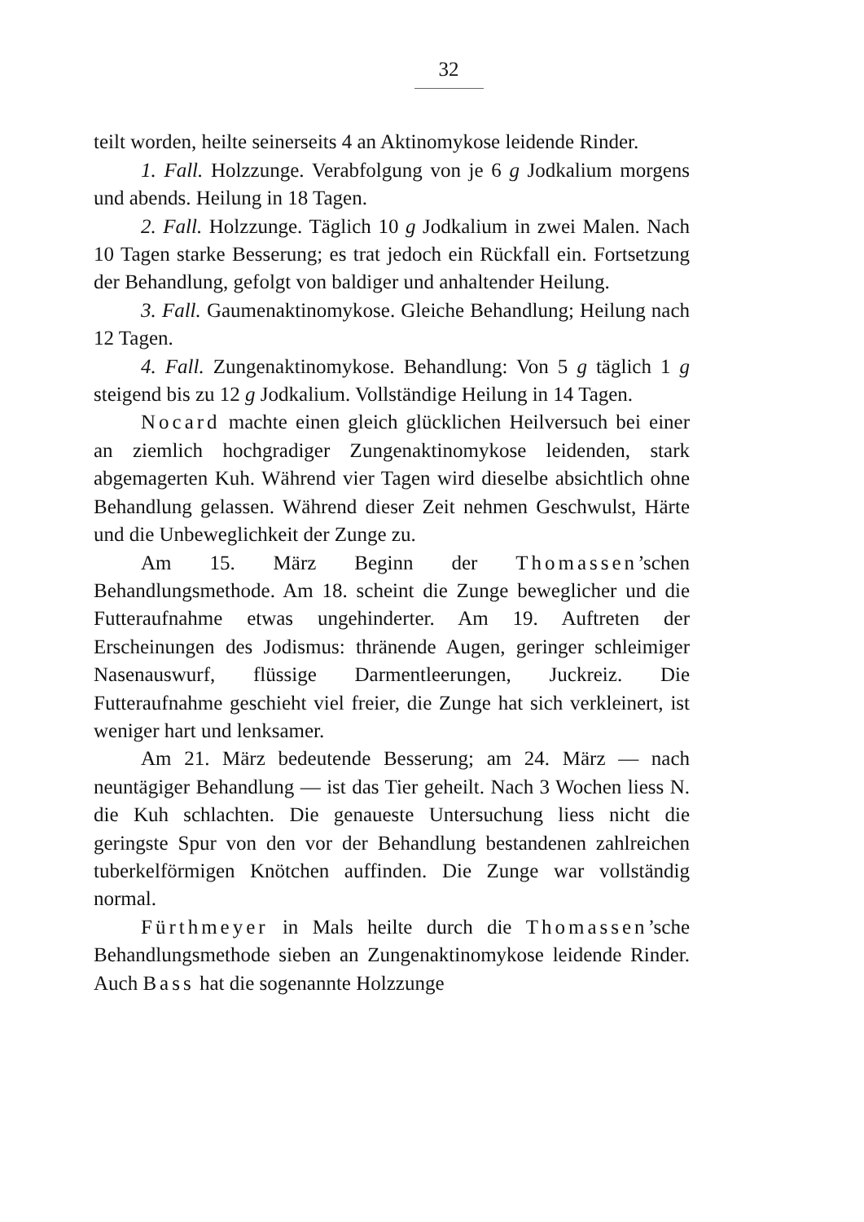32
teilt worden, heilte seinerseits 4 an Aktinomykose leidende Rinder.
1. Fall. Holzzunge. Verabfolgung von je 6 g Jodkalium morgens und abends. Heilung in 18 Tagen.
2. Fall. Holzzunge. Täglich 10 g Jodkalium in zwei Malen. Nach 10 Tagen starke Besserung; es trat jedoch ein Rückfall ein. Fortsetzung der Behandlung, gefolgt von baldiger und anhaltender Heilung.
3. Fall. Gaumenaktinomykose. Gleiche Behandlung; Heilung nach 12 Tagen.
4. Fall. Zungenaktinomykose. Behandlung: Von 5 g täglich 1 g steigend bis zu 12 g Jodkalium. Vollständige Heilung in 14 Tagen.
Nocard machte einen gleich glücklichen Heilversuch bei einer an ziemlich hochgradiger Zungenaktinomykose leidenden, stark abgemagerten Kuh. Während vier Tagen wird dieselbe absichtlich ohne Behandlung gelassen. Während dieser Zeit nehmen Geschwulst, Härte und die Unbeweglichkeit der Zunge zu.
Am 15. März Beginn der Thomassen’schen Behandlungsmethode. Am 18. scheint die Zunge beweglicher und die Futteraufnahme etwas ungehinderter. Am 19. Auftreten der Erscheinungen des Jodismus: thränende Augen, geringer schleimiger Nasenauswurf, flüssige Darmentleerungen, Juckreiz. Die Futteraufnahme geschieht viel freier, die Zunge hat sich verkleinert, ist weniger hart und lenksamer.
Am 21. März bedeutende Besserung; am 24. März — nach neuntägiger Behandlung — ist das Tier geheilt. Nach 3 Wochen liess N. die Kuh schlachten. Die genaueste Untersuchung liess nicht die geringste Spur von den vor der Behandlung bestandenen zahlreichen tuberkelförmigen Knötchen auffinden. Die Zunge war vollständig normal.
Fürthmeyer in Mals heilte durch die Thomassen’sche Behandlungsmethode sieben an Zungenaktinomykose leidende Rinder. Auch Bass hat die sogenannte Holzzunge